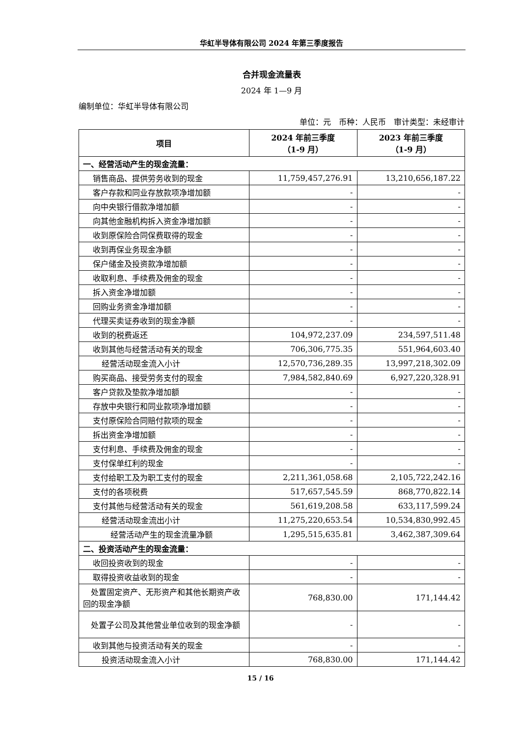华虹半导体有限公司 2024 年第三季度报告
合并现金流量表
2024 年 1—9 月
编制单位：华虹半导体有限公司
单位：元　币种：人民币　审计类型：未经审计
| 项目 | 2024 年前三季度 （1-9 月） | 2023 年前三季度 （1-9 月） |
| --- | --- | --- |
| 一、经营活动产生的现金流量： | | |
| 销售商品、提供劳务收到的现金 | 11,759,457,276.91 | 13,210,656,187.22 |
| 客户存款和同业存放款项净增加额 | - | - |
| 向中央银行借款净增加额 | - | - |
| 向其他金融机构拆入资金净增加额 | - | - |
| 收到原保险合同保费取得的现金 | - | - |
| 收到再保业务现金净额 | - | - |
| 保户储金及投资款净增加额 | - | - |
| 收取利息、手续费及佣金的现金 | - | - |
| 拆入资金净增加额 | - | - |
| 回购业务资金净增加额 | - | - |
| 代理买卖证券收到的现金净额 | - | - |
| 收到的税费返还 | 104,972,237.09 | 234,597,511.48 |
| 收到其他与经营活动有关的现金 | 706,306,775.35 | 551,964,603.40 |
| 经营活动现金流入小计 | 12,570,736,289.35 | 13,997,218,302.09 |
| 购买商品、接受劳务支付的现金 | 7,984,582,840.69 | 6,927,220,328.91 |
| 客户贷款及垫款净增加额 | - | - |
| 存放中央银行和同业款项净增加额 | - | - |
| 支付原保险合同赔付款项的现金 | - | - |
| 拆出资金净增加额 | - | - |
| 支付利息、手续费及佣金的现金 | - | - |
| 支付保单红利的现金 | - | - |
| 支付给职工及为职工支付的现金 | 2,211,361,058.68 | 2,105,722,242.16 |
| 支付的各项税费 | 517,657,545.59 | 868,770,822.14 |
| 支付其他与经营活动有关的现金 | 561,619,208.58 | 633,117,599.24 |
| 经营活动现金流出小计 | 11,275,220,653.54 | 10,534,830,992.45 |
| 经营活动产生的现金流量净额 | 1,295,515,635.81 | 3,462,387,309.64 |
| 二、投资活动产生的现金流量： | | |
| 收回投资收到的现金 | - | - |
| 取得投资收益收到的现金 | - | - |
| 处置固定资产、无形资产和其他长期资产收回的现金净额 | 768,830.00 | 171,144.42 |
| 处置子公司及其他营业单位收到的现金净额 | - | - |
| 收到其他与投资活动有关的现金 | - | - |
| 投资活动现金流入小计 | 768,830.00 | 171,144.42 |
15 / 16